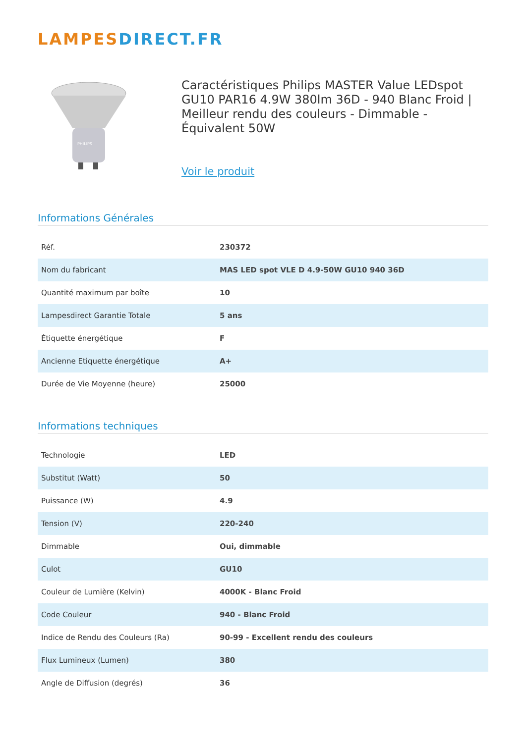LAMPESDIRECT.FR
PHILIPS
Caractéristiques Philips MASTER Value LEDspot GU10 PAR16 4.9W 380lm 36D - 940 Blanc Froid | Meilleur rendu des couleurs - Dimmable - Équivalent 50W
Voir le produit
Informations Générales
| Réf. | 230372 |
| Nom du fabricant | MAS LED spot VLE D 4.9-50W GU10 940 36D |
| Quantité maximum par boîte | 10 |
| Lampesdirect Garantie Totale | 5 ans |
| Étiquette énergétique | F |
| Ancienne Etiquette énergétique | A+ |
| Durée de Vie Moyenne (heure) | 25000 |
Informations techniques
| Technologie | LED |
| Substitut (Watt) | 50 |
| Puissance (W) | 4.9 |
| Tension (V) | 220-240 |
| Dimmable | Oui, dimmable |
| Culot | GU10 |
| Couleur de Lumière (Kelvin) | 4000K - Blanc Froid |
| Code Couleur | 940 - Blanc Froid |
| Indice de Rendu des Couleurs (Ra) | 90-99 - Excellent rendu des couleurs |
| Flux Lumineux (Lumen) | 380 |
| Angle de Diffusion (degrés) | 36 |